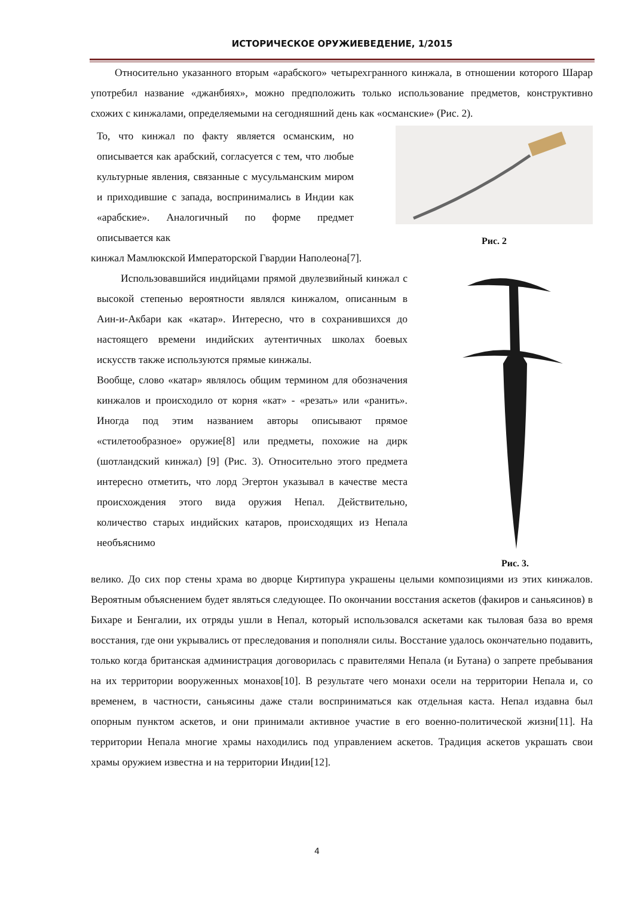ИСТОРИЧЕСКОЕ ОРУЖИЕВЕДЕНИЕ, 1/2015
Относительно указанного вторым «арабского» четырехгранного кинжала, в отношении которого Шарар употребил название «джанбиях», можно предположить только использование предметов, конструктивно схожих с кинжалами, определяемыми на сегодняшний день как «османские» (Рис. 2).
То, что кинжал по факту является османским, но описывается как арабский, согласуется с тем, что любые культурные явления, связанные с мусульманским миром и приходившие с запада, воспринимались в Индии как «арабские». Аналогичный по форме предмет описывается как
Рис. 2
кинжал Мамлюкской Императорской Гвардии Наполеона[7].
Использовавшийся индийцами прямой двулезвийный кинжал с высокой степенью вероятности являлся кинжалом, описанным в Аин-и-Акбари как «катар». Интересно, что в сохранившихся до настоящего времени индийских аутентичных школах боевых искусств также используются прямые кинжалы.
Вообще, слово «катар» являлось общим термином для обозначения кинжалов и происходило от корня «кат» - «резать» или «ранить». Иногда под этим названием авторы описывают прямое «стилетообразное» оружие[8] или предметы, похожие на дирк (шотландский кинжал) [9] (Рис. 3). Относительно этого предмета интересно отметить, что лорд Эгертон указывал в качестве места происхождения этого вида оружия Непал. Действительно, количество старых индийских катаров, происходящих из Непала необъяснимо
Рис. 3.
велико. До сих пор стены храма во дворце Киртипура украшены целыми композициями из этих кинжалов. Вероятным объяснением будет являться следующее. По окончании восстания аскетов (факиров и саньясинов) в Бихаре и Бенгалии, их отряды ушли в Непал, который использовался аскетами как тыловая база во время восстания, где они укрывались от преследования и пополняли силы. Восстание удалось окончательно подавить, только когда британская администрация договорилась с правителями Непала (и Бутана) о запрете пребывания на их территории вооруженных монахов[10]. В результате чего монахи осели на территории Непала и, со временем, в частности, саньясины даже стали восприниматься как отдельная каста. Непал издавна был опорным пунктом аскетов, и они принимали активное участие в его военно-политической жизни[11]. На территории Непала многие храмы находились под управлением аскетов. Традиция аскетов украшать свои храмы оружием известна и на территории Индии[12].
4